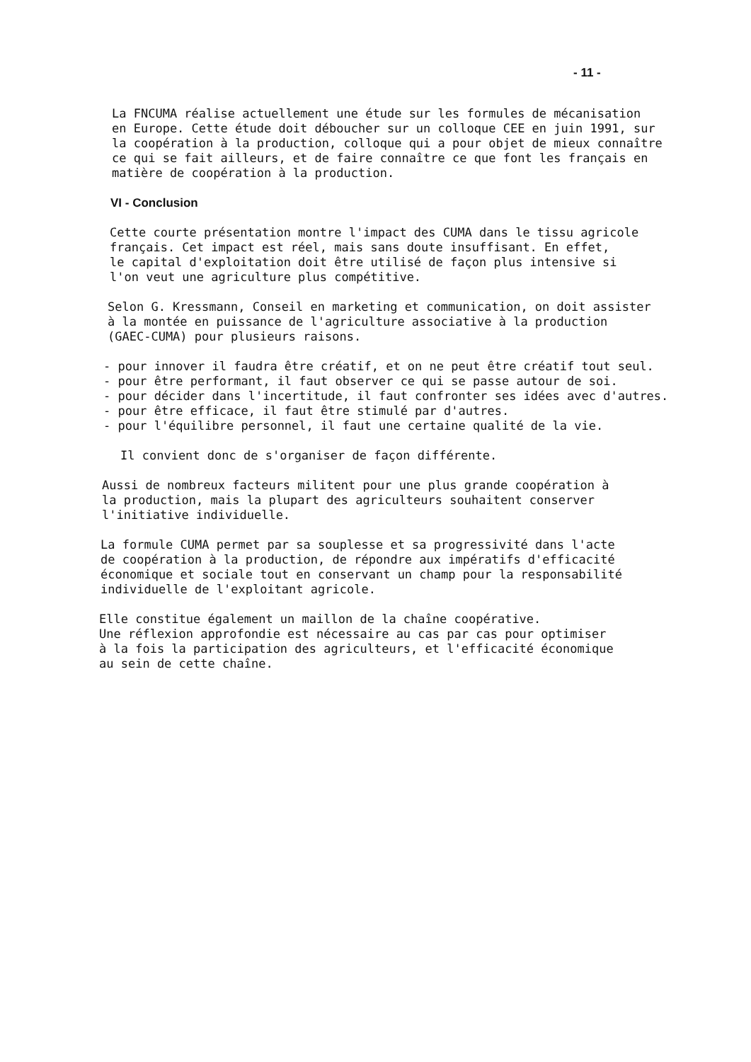- 11 -
La FNCUMA réalise actuellement une étude sur les formules de mécanisation en Europe. Cette étude doit déboucher sur un colloque CEE en juin 1991, sur la coopération à la production, colloque qui a pour objet de mieux connaître ce qui se fait ailleurs, et de faire connaître ce que font les français en matière de coopération à la production.
VI - Conclusion
Cette courte présentation montre l'impact des CUMA dans le tissu agricole français. Cet impact est réel, mais sans doute insuffisant. En effet, le capital d'exploitation doit être utilisé de façon plus intensive si l'on veut une agriculture plus compétitive.
Selon G. Kressmann, Conseil en marketing et communication, on doit assister à la montée en puissance de l'agriculture associative à la production (GAEC-CUMA) pour plusieurs raisons.
- pour innover il faudra être créatif, et on ne peut être créatif tout seul. - pour être performant, il faut observer ce qui se passe autour de soi. - pour décider dans l'incertitude, il faut confronter ses idées avec d'autres. - pour être efficace, il faut être stimulé par d'autres. - pour l'équilibre personnel, il faut une certaine qualité de la vie.
Il convient donc de s'organiser de façon différente.
Aussi de nombreux facteurs militent pour une plus grande coopération à la production, mais la plupart des agriculteurs souhaitent conserver l'initiative individuelle.
La formule CUMA permet par sa souplesse et sa progressivité dans l'acte de coopération à la production, de répondre aux impératifs d'efficacité économique et sociale tout en conservant un champ pour la responsabilité individuelle de l'exploitant agricole.
Elle constitue également un maillon de la chaîne coopérative. Une réflexion approfondie est nécessaire au cas par cas pour optimiser à la fois la participation des agriculteurs, et l'efficacité économique au sein de cette chaîne.